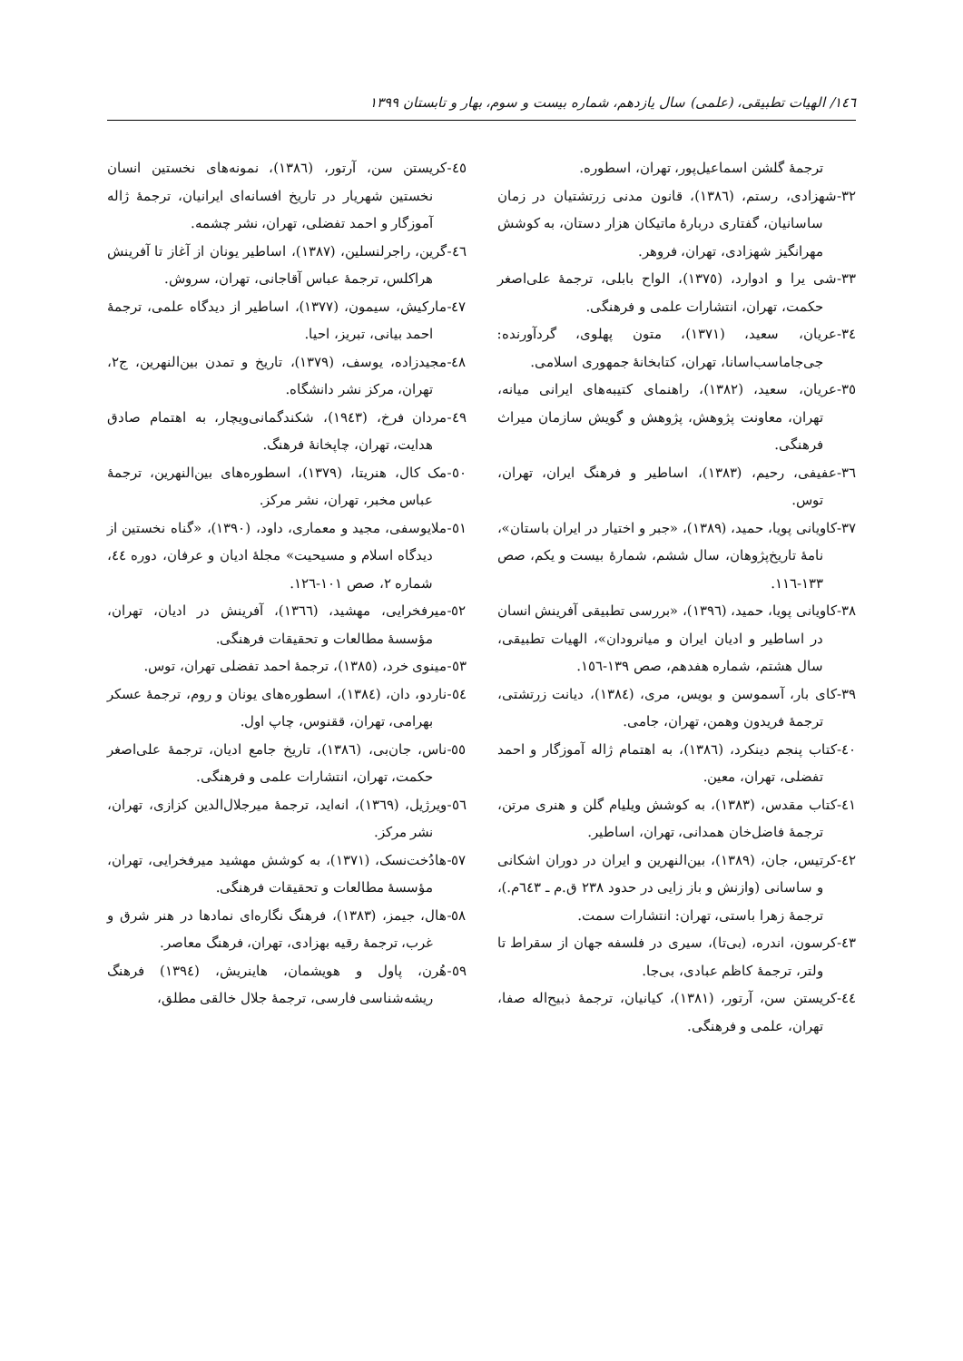١٤٦/ الهیات تطبیقی، (علمی) سال یازدهم، شماره بیست و سوم، بهار و تابستان ١٣٩٩
ترجمهٔ گلشن اسماعیل‌پور، تهران، اسطوره.
٣٢-شهزادی، رستم، (١٣٨٦)، قانون مدنی زرتشتیان در زمان ساسانیان، گفتاری دربارهٔ ماتیکان هزار دستان، به کوشش مهرانگیز شهزادی، تهران، فروهر.
٣٣-شی یرا و ادوارد، (١٣٧٥)، الواح بابلی، ترجمهٔ علی‌اصغر حکمت، تهران، انتشارات علمی و فرهنگی.
٣٤-عریان، سعید، (١٣٧١)، متون پهلوی، گردآورنده: جی‌جاماسب‌اسانا، تهران، کتابخانهٔ جمهوری اسلامی.
٣٥-عریان، سعید، (١٣٨٢)، راهنمای کتیبه‌های ایرانی میانه، تهران، معاونت پژوهش، پژوهش و گویش سازمان میراث فرهنگی.
٣٦-عفیفی، رحیم، (١٣٨٣)، اساطیر و فرهنگ ایران، تهران، توس.
٣٧-کاویانی پویا، حمید، (١٣٨٩)، «جبر و اختیار در ایران باستان»، نامهٔ تاریخ‌پژوهان، سال ششم، شمارهٔ بیست و یکم، صص ١٣٣-١١٦.
٣٨-کاویانی پویا، حمید، (١٣٩٦)، «بررسی تطبیقی آفرینش انسان در اساطیر و ادیان ایران و میانرودان»، الهیات تطبیقی، سال هشتم، شماره هفدهم، صص ١٣٩-١٥٦.
٣٩-کای بار، آسموسن و بویس، مری، (١٣٨٤)، دیانت زرتشتی، ترجمهٔ فریدون وهمن، تهران، جامی.
٤٠-کتاب پنجم دینکرد، (١٣٨٦)، به اهتمام ژاله آموزگار و احمد تفضلی، تهران، معین.
٤١-کتاب مقدس، (١٣٨٣)، به کوشش ویلیام گلن و هنری مرتن، ترجمهٔ فاضل‌خان همدانی، تهران، اساطیر.
٤٢-کرتیس، جان، (١٣٨٩)، بین‌النهرین و ایران در دوران اشکانی و ساسانی (وازنش و باز زایی در حدود ٢٣٨ ق.م ـ ٦٤٣م.)، ترجمهٔ زهرا باستی، تهران: انتشارات سمت.
٤٣-کرسون، اندره، (بی‌تا)، سیری در فلسفه جهان از سقراط تا ولتر، ترجمهٔ کاظم عبادی، بی‌جا.
٤٤-کریستن سن، آرتور، (١٣٨١)، کیانیان، ترجمهٔ ذبیح‌اله صفا، تهران، علمی و فرهنگی.
٤٥-کریستن سن، آرتور، (١٣٨٦)، نمونه‌های نخستین انسان نخستین شهریار در تاریخ افسانه‌ای ایرانیان، ترجمهٔ ژاله آموزگار و احمد تفضلی، تهران، نشر چشمه.
٤٦-گرین، راجرلنسلین، (١٣٨٧)، اساطیر یونان از آغاز تا آفرینش هراکلس، ترجمهٔ عباس آقاجانی، تهران، سروش.
٤٧-مارکیش، سیمون، (١٣٧٧)، اساطیر از دیدگاه علمی، ترجمهٔ احمد بیانی، تبریز، احیا.
٤٨-مجیدزاده، یوسف، (١٣٧٩)، تاریخ و تمدن بین‌النهرین، ج٢، تهران، مرکز نشر دانشگاه.
٤٩-مردان فرخ، (١٩٤٣)، شکندگمانی‌ویچار، به اهتمام صادق هدایت، تهران، چاپخانهٔ فرهنگ.
٥٠-مک کال، هنریتا، (١٣٧٩)، اسطوره‌های بین‌النهرین، ترجمهٔ عباس مخبر، تهران، نشر مرکز.
٥١-ملایوسفی، مجید و معماری، داود، (١٣٩٠)، «گناه نخستین از دیدگاه اسلام و مسیحیت» مجلهٔ ادیان و عرفان، دوره ٤٤، شماره ٢، صص ١٠١-١٢٦.
٥٢-میرفخرایی، مهشید، (١٣٦٦)، آفرینش در ادیان، تهران، مؤسسهٔ مطالعات و تحقیقات فرهنگی.
٥٣-مینوی خرد، (١٣٨٥)، ترجمهٔ احمد تفضلی تهران، توس.
٥٤-ناردو، دان، (١٣٨٤)، اسطوره‌های یونان و روم، ترجمهٔ عسکر بهرامی، تهران، ققنوس، چاپ اول.
٥٥-ناس، جان‌بی، (١٣٨٦)، تاریخ جامع ادیان، ترجمهٔ علی‌اصغر حکمت، تهران، انتشارات علمی و فرهنگی.
٥٦-ویرژیل، (١٣٦٩)، انه‌اید، ترجمهٔ میرجلال‌الدین کزازی، تهران، نشر مرکز.
٥٧-هادُخت‌نسک، (١٣٧١)، به کوشش مهشید میرفخرایی، تهران، مؤسسهٔ مطالعات و تحقیقات فرهنگی.
٥٨-هال، جیمز، (١٣٨٣)، فرهنگ نگاره‌ای نمادها در هنر شرق و غرب، ترجمهٔ رقیه بهزادی، تهران، فرهنگ معاصر.
٥٩-هُرن، پاول و هویشمان، هاینریش، (١٣٩٤) فرهنگ ریشه‌شناسی فارسی، ترجمهٔ جلال خالقی مطلق،